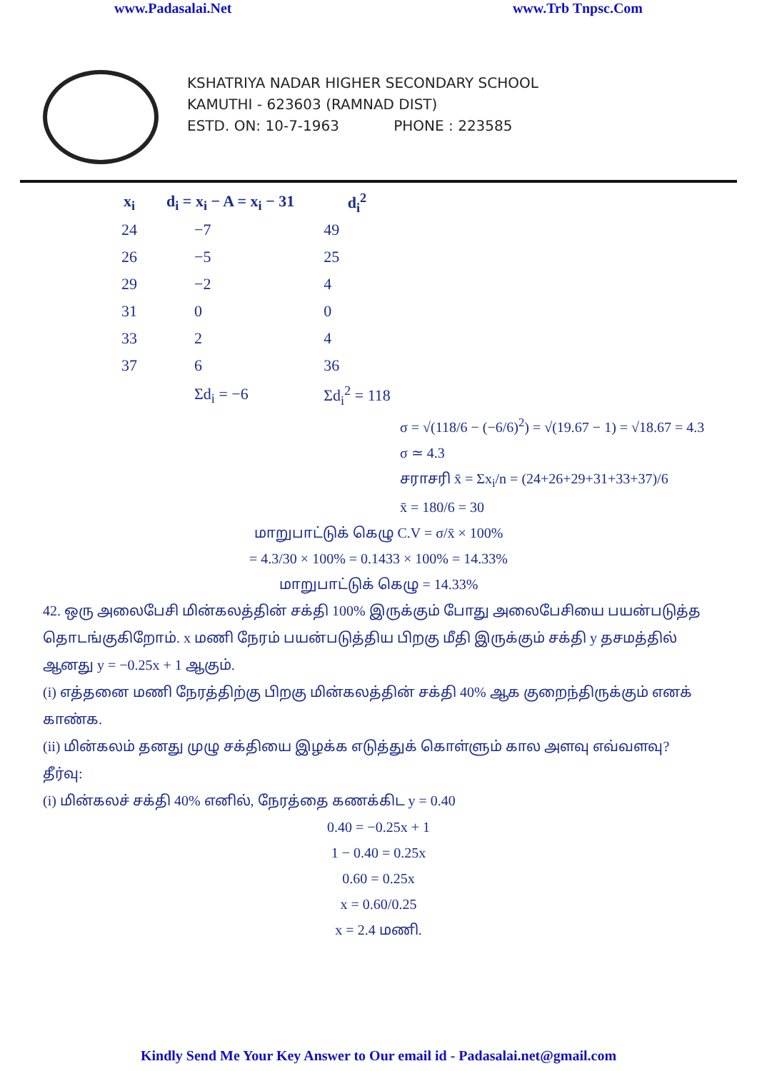www.Padasalai.Net www.Trb Tnpsc.Com
KSHATRIYA NADAR HIGHER SECONDARY SCHOOL
KAMUTHI - 623603 (RAMNAD DIST)
ESTD. ON: 10-7-1963 PHONE : 223585
| x<sub>i</sub> | d<sub>i</sub> = x<sub>i</sub> − A = x<sub>i</sub> − 31 | d<sub>i</sub><sup>2</sup> |
| --- | --- | --- |
| 24 | −7 | 49 |
| 26 | −5 | 25 |
| 29 | −2 | 4 |
| 31 | 0 | 0 |
| 33 | 2 | 4 |
| 37 | 6 | 36 |
| | Σd<sub>i</sub> = −6 | Σd<sub>i</sub><sup>2</sup> = 118 |
σ = √(118/6 − (−6/6)<sup>2</sup>) = √(19.67 − 1) = √18.67 = 4.3
σ ≃ 4.3
சராசரி x̄ = Σx<sub>i</sub>/n = (24+26+29+31+33+37)/6
x̄ = 180/6 = 30
மாறுபாட்டுக் கெழு C.V = σ/x̄ × 100%
= 4.3/30 × 100% = 0.1433 × 100% = 14.33%
மாறுபாட்டுக் கெழு = 14.33%
42. ஒரு அலைபேசி மின்கலத்தின் சக்தி 100% இருக்கும் போது அலைபேசியை பயன்படுத்த தொடங்குகிறோம். x மணி நேரம் பயன்படுத்திய பிறகு மீதி இருக்கும் சக்தி y தசமத்தில் ஆனது y = −0.25x + 1 ஆகும்.
(i) எத்தனை மணி நேரத்திற்கு பிறகு மின்கலத்தின் சக்தி 40% ஆக குறைந்திருக்கும் எனக் காண்க.
(ii) மின்கலம் தனது முழு சக்தியை இழக்க எடுத்துக் கொள்ளும் கால அளவு எவ்வளவு?
தீர்வு:
(i) மின்கலச் சக்தி 40% எனில், நேரத்தை கணக்கிட y = 0.40
0.40 = −0.25x + 1
1 − 0.40 = 0.25x
0.60 = 0.25x
x = 0.60/0.25
x = 2.4 மணி.
Kindly Send Me Your Key Answer to Our email id - Padasalai.net@gmail.com